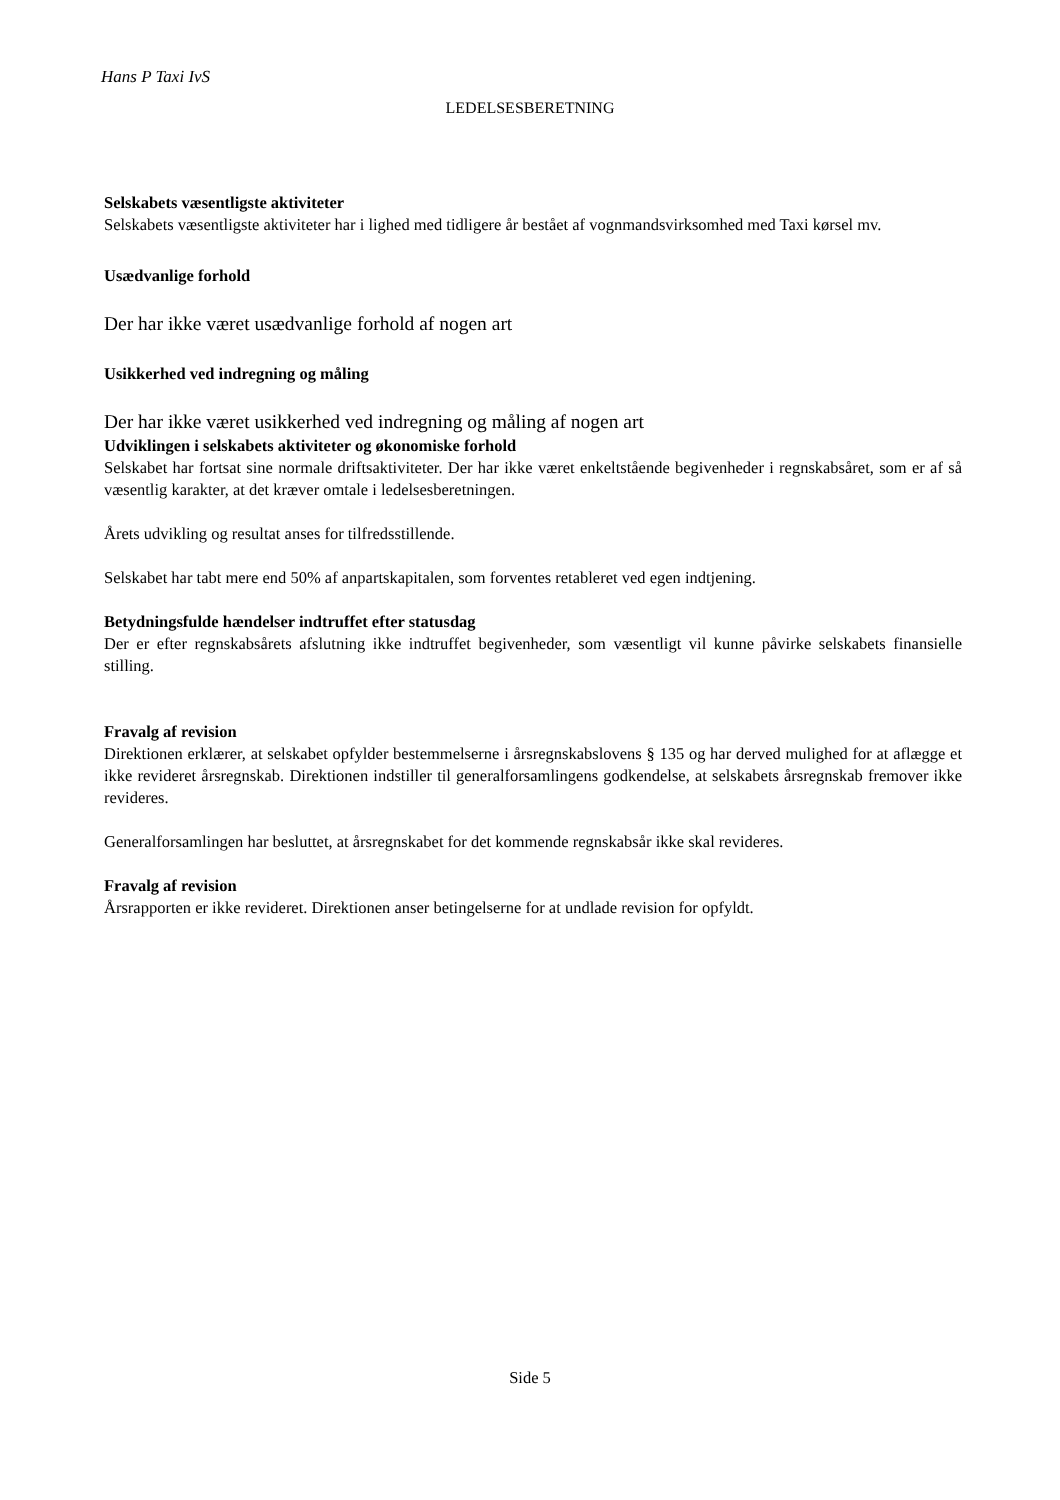Hans P Taxi IvS
LEDELSESBERETNING
Selskabets væsentligste aktiviteter
Selskabets væsentligste aktiviteter har i lighed med tidligere år bestået af vognmandsvirksomhed med Taxi kørsel mv.
Usædvanlige forhold
Der har ikke været usædvanlige forhold af nogen art
Usikkerhed ved indregning og måling
Der har ikke været usikkerhed ved indregning og måling af nogen art
Udviklingen i selskabets aktiviteter og økonomiske forhold
Selskabet har fortsat sine normale driftsaktiviteter. Der har ikke været enkeltstående begivenheder i regnskabsåret, som er af så væsentlig karakter, at det kræver omtale i ledelsesberetningen.
Årets udvikling og resultat anses for tilfredsstillende.
Selskabet har tabt mere end 50% af anpartskapitalen, som forventes retableret ved egen indtjening.
Betydningsfulde hændelser indtruffet efter statusdag
Der er efter regnskabsårets afslutning ikke indtruffet begivenheder, som væsentligt vil kunne påvirke selskabets finansielle stilling.
Fravalg af revision
Direktionen erklærer, at selskabet opfylder bestemmelserne i årsregnskabslovens § 135 og har derved mulighed for at aflægge et ikke revideret årsregnskab. Direktionen indstiller til generalforsamlingens godkendelse, at selskabets årsregnskab fremover ikke revideres.
Generalforsamlingen har besluttet, at årsregnskabet for det kommende regnskabsår ikke skal revideres.
Fravalg af revision
Årsrapporten er ikke revideret. Direktionen anser betingelserne for at undlade revision for opfyldt.
Side 5